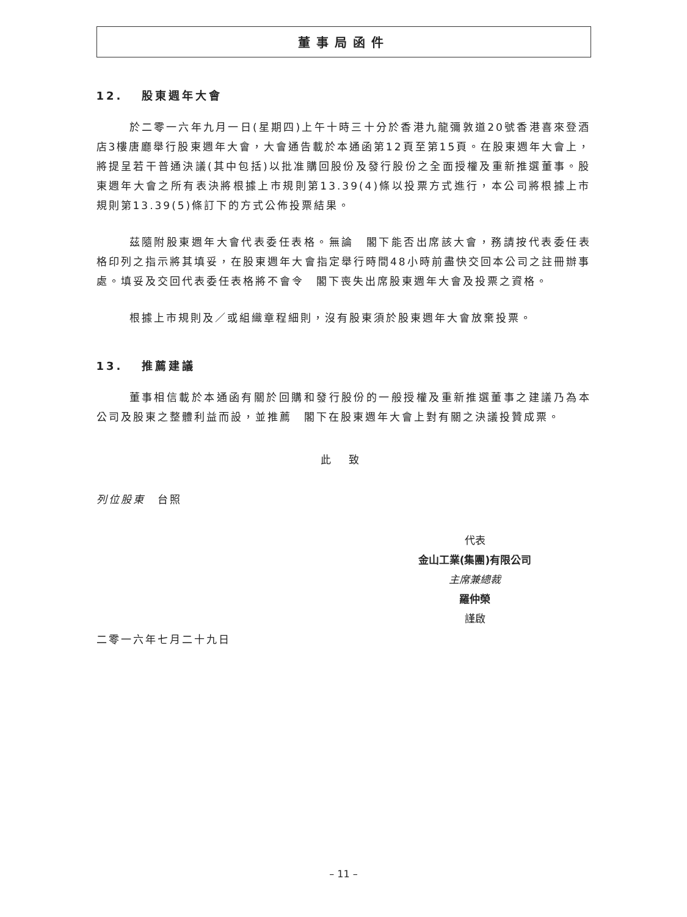董事局函件
12. 股東週年大會
於二零一六年九月一日(星期四)上午十時三十分於香港九龍彌敦道20號香港喜來登酒店3樓唐廳舉行股東週年大會，大會通告載於本通函第12頁至第15頁。在股東週年大會上，將提呈若干普通決議(其中包括)以批准購回股份及發行股份之全面授權及重新推選董事。股東週年大會之所有表決將根據上市規則第13.39(4)條以投票方式進行，本公司將根據上市規則第13.39(5)條訂下的方式公佈投票結果。
茲隨附股東週年大會代表委任表格。無論　閣下能否出席該大會，務請按代表委任表格印列之指示將其填妥，在股東週年大會指定舉行時間48小時前盡快交回本公司之註冊辦事處。填妥及交回代表委任表格將不會令　閣下喪失出席股東週年大會及投票之資格。
根據上市規則及／或組織章程細則，沒有股東須於股東週年大會放棄投票。
13. 推薦建議
董事相信載於本通函有關於回購和發行股份的一般授權及重新推選董事之建議乃為本公司及股東之整體利益而設，並推薦　閣下在股東週年大會上對有關之決議投贊成票。
此 致
列位股東　台照
代表
金山工業(集團)有限公司
主席兼總裁
羅仲榮
謹啟
二零一六年七月二十九日
– 11 –